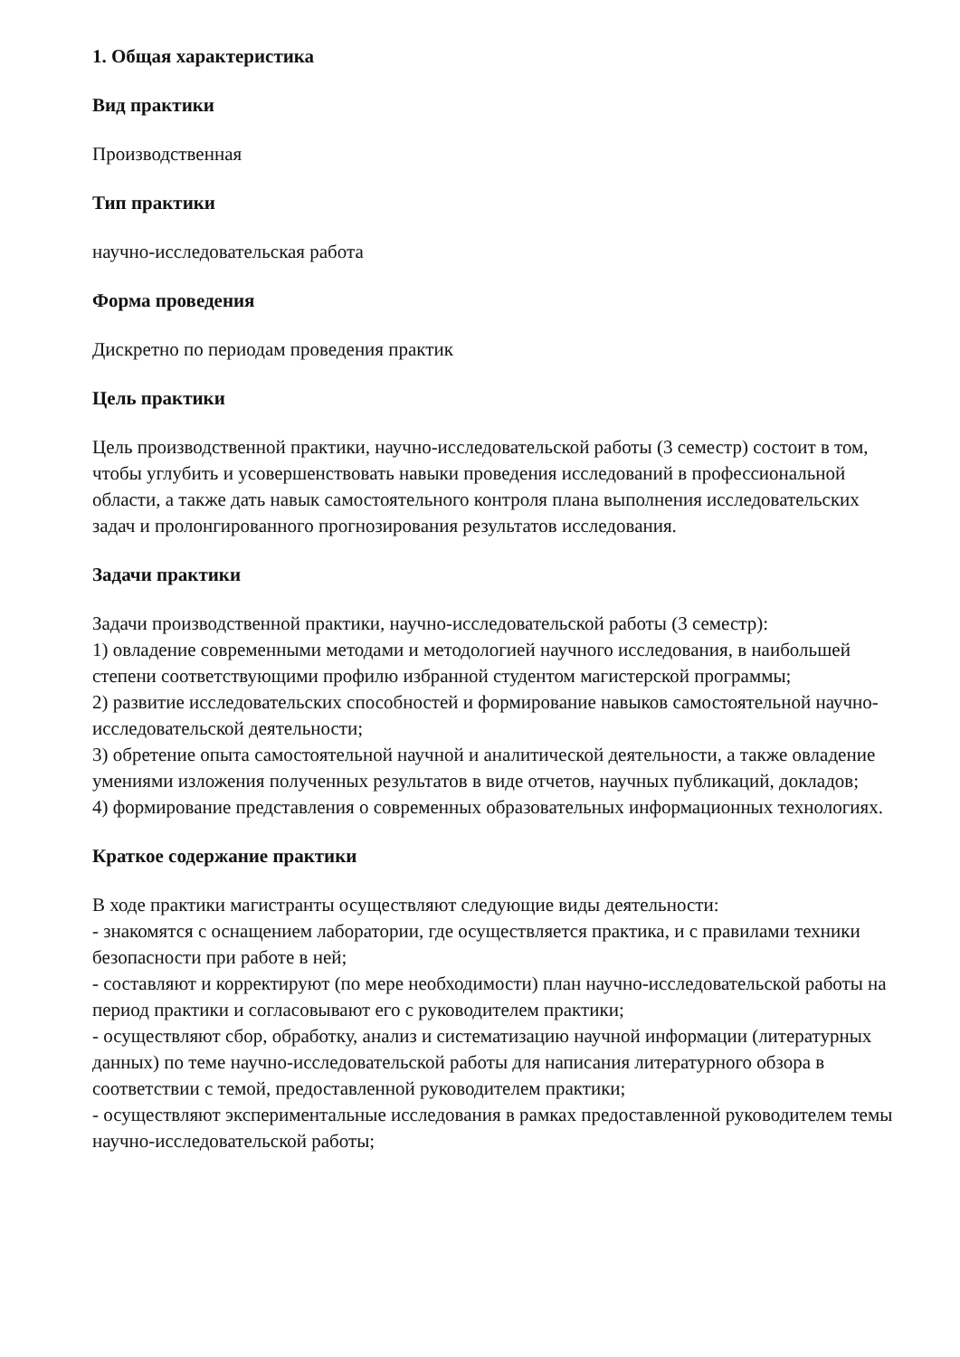1. Общая характеристика
Вид практики
Производственная
Тип практики
научно-исследовательская работа
Форма проведения
Дискретно по периодам проведения практик
Цель практики
Цель производственной практики, научно-исследовательской работы (3 семестр) состоит в том, чтобы углубить и усовершенствовать навыки проведения исследований в профессиональной области, а также дать навык самостоятельного контроля плана выполнения исследовательских задач и пролонгированного прогнозирования результатов исследования.
Задачи практики
Задачи производственной практики, научно-исследовательской работы (3 семестр):
1) овладение современными методами и методологией научного исследования, в наибольшей степени соответствующими профилю избранной студентом магистерской программы;
2) развитие исследовательских способностей и формирование навыков самостоятельной научно-исследовательской деятельности;
3) обретение опыта самостоятельной научной и аналитической деятельности, а также овладение умениями изложения полученных результатов в виде отчетов, научных публикаций, докладов;
4) формирование представления о современных образовательных информационных технологиях.
Краткое содержание практики
В ходе практики магистранты осуществляют следующие виды деятельности:
- знакомятся с оснащением лаборатории, где осуществляется практика, и с правилами техники безопасности при работе в ней;
- составляют и корректируют (по мере необходимости) план научно-исследовательской работы на период практики и согласовывают его с руководителем практики;
- осуществляют сбор, обработку, анализ и систематизацию научной информации (литературных данных) по теме научно-исследовательской работы для написания литературного обзора в соответствии с темой, предоставленной руководителем практики;
- осуществляют экспериментальные исследования в рамках предоставленной руководителем темы научно-исследовательской работы;